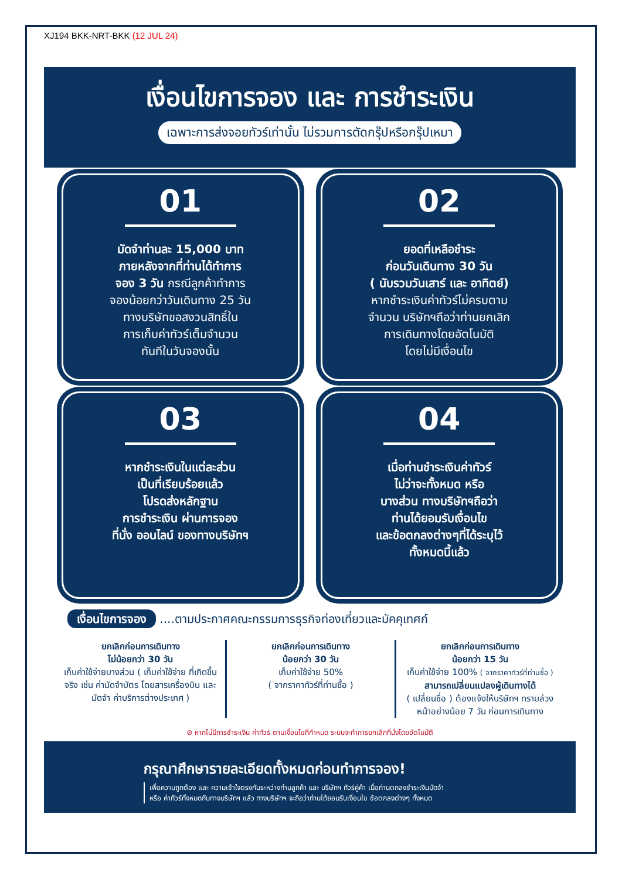XJ194 BKK-NRT-BKK (12 JUL 24)
เงื่อนไขการจอง และ การชำระเงิน
เฉพาะการส่งจอยทัวร์เท่านั้น ไม่รวมการตัดกรุ๊ปหรือกรุ๊ปเหมา
01
มัดจำท่านละ 15,000 บาท
ภายหลังจากที่ท่านได้ทำการ
จอง 3 วัน กรณีลูกค้าทำการ
จองน้อยกว่าวันเดินทาง 25 วัน
ทางบริษัทขอสงวนสิทธิ์ใน
การเก็บค่าทัวร์เต็มจำนวน
ทันทีในวันจองนั้น
02
ยอดที่เหลือชำระ
ก่อนวันเดินทาง 30 วัน
( นับรวมวันเสาร์ และ อาทิตย์)
หากชำระเงินค่าทัวร์ไม่ครบตาม
จำนวน บริษัทฯถือว่าท่านยกเลิก
การเดินทางโดยอัตโนมัติ
โดยไม่มีเงื่อนไข
03
หากชำระเงินในแต่ละส่วน
เป็นที่เรียบร้อยแล้ว
โปรดส่งหลักฐาน
การชำระเงิน ผ่านการจอง
ที่นั่ง ออนไลน์ ของทางบริษัทฯ
04
เมื่อท่านชำระเงินค่าทัวร์
ไม่ว่าจะทั้งหมด หรือ
บางส่วน ทางบริษัทฯถือว่า
ท่านได้ยอมรับเงื่อนไข
และข้อตกลงต่างๆที่ได้ระบุไว้
ทั้งหมดนี้แล้ว
เงื่อนไขการจอง ....ตามประกาศคณะกรรมการธุรกิจท่องเที่ยวและมัคคุเทศก์
ยกเลิกก่อนการเดินทาง
ไม่น้อยกว่า 30 วัน
เก็บค่าใช้จ่ายบางส่วน ( เก็บค่าใช้จ่าย ที่เกิดขึ้นจริง เช่น ค่ามัดจำบัตร โดยสารเครื่องบิน และมัดจำ ค่าบริการต่างประเทศ )
ยกเลิกก่อนการเดินทาง
น้อยกว่า 30 วัน
เก็บค่าใช้จ่าย 50%
( จากราคาทัวร์ที่ท่านซื้อ )
ยกเลิกก่อนการเดินทาง
น้อยกว่า 15 วัน
เก็บค่าใช้จ่าย 100% ( จากราคาทัวร์ที่ท่านซื้อ )
สามารถเปลี่ยนแปลงผู้เดินทางได้
( เปลี่ยนชื่อ ) ต้องแจ้งให้บริษัทฯ ทราบล่วงหน้าอย่างน้อย 7 วัน ก่อนการเดินทาง
⊘ หากไม่มีการชำระเงิน ค่าทัวร์ ตามเงื่อนไขที่กำหนด ระบบจะทำการยกเลิกที่นั่งโดยอัตโนมัติ
กรุณาศึกษารายละเอียดทั้งหมดก่อนทำการจอง!
เพื่อความถูกต้อง และ ความเข้าใจตรงกันระหว่างท่านลูกค้า และ บริษัทฯ ทัวร์คู่ค้า เมื่อท่านตกลงชำระเงินมัดจำ
หรือ ค่าทัวร์ทั้งหมดกับทางบริษัทฯ แล้ว ทางบริษัทฯ จะถือว่าท่านได้ยอมรับเงื่อนไข ข้อตกลงต่างๆ ทั้งหมด